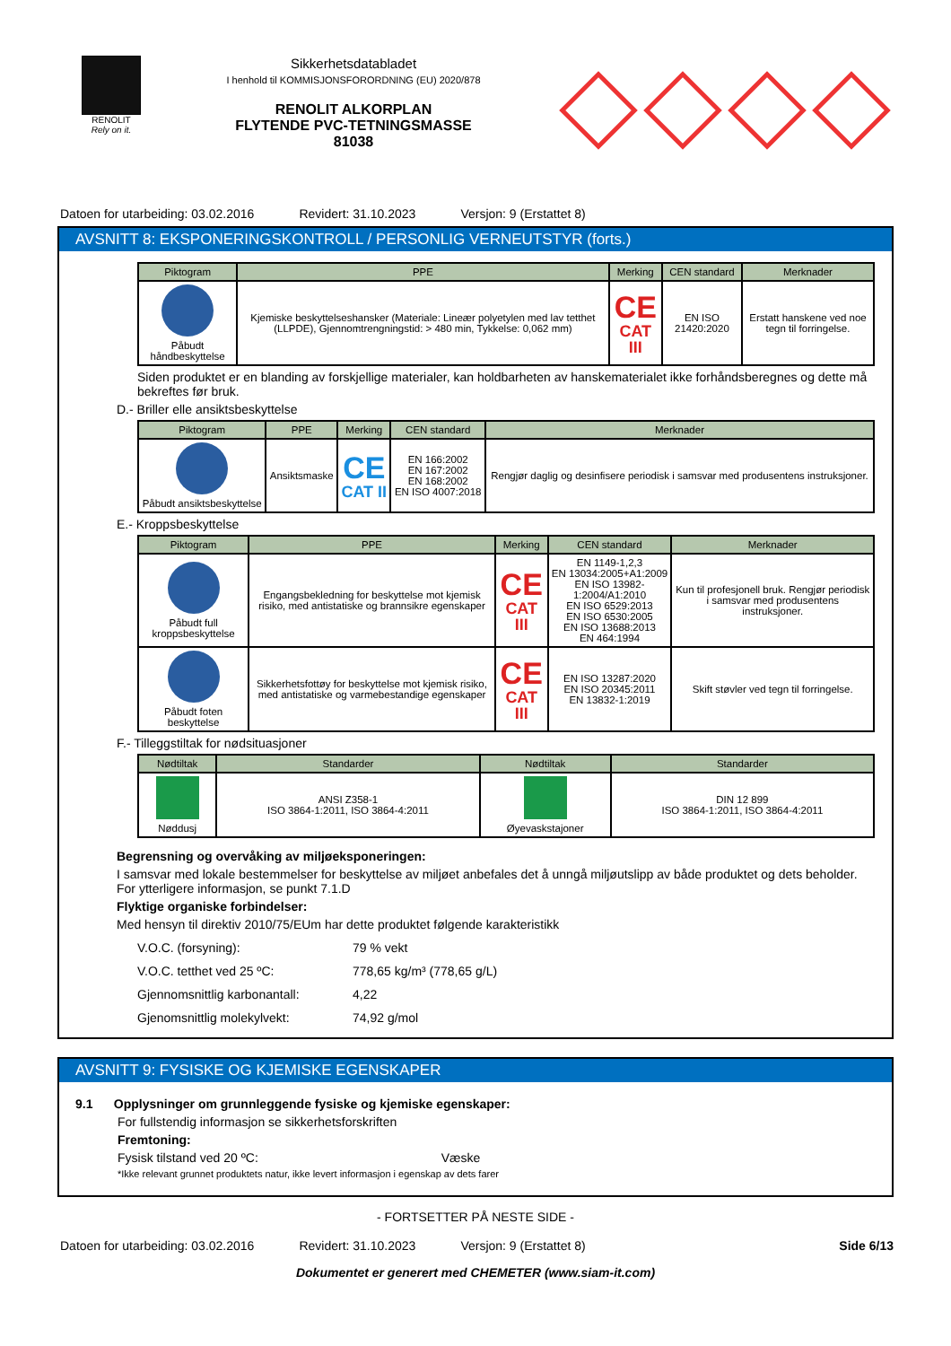RENOLIT
Rely on it.
Sikkerhetsdatabladet
I henhold til KOMMISJONSFORORDNING (EU) 2020/878
RENOLIT ALKORPLAN
FLYTENDE PVC-TETNINGSMASSE
81038
Datoen for utarbeiding: 03.02.2016 Revidert: 31.10.2023 Versjon: 9 (Erstattet 8)
AVSNITT 8: EKSPONERINGSKONTROLL / PERSONLIG VERNEUTSTYR (forts.)
| Piktogram | PPE | Merking | CEN standard | Merknader |
| --- | --- | --- | --- | --- |
| Påbudt håndbeskyttelse | Kjemiske beskyttelseshansker (Materiale: Lineær polyetylen med lav tetthet (LLPDE), Gjennomtrengningstid: > 480 min, Tykkelse: 0,062 mm) | CE CAT III | EN ISO 21420:2020 | Erstatt hanskene ved noe tegn til forringelse. |
Siden produktet er en blanding av forskjellige materialer, kan holdbarheten av hanskematerialet ikke forhåndsberegnes og dette må bekreftes før bruk.
D.- Briller elle ansiktsbeskyttelse
| Piktogram | PPE | Merking | CEN standard | Merknader |
| --- | --- | --- | --- | --- |
| Påbudt ansiktsbeskyttelse | Ansiktsmaske | CE CAT II | EN 166:2002 EN 167:2002 EN 168:2002 EN ISO 4007:2018 | Rengjør daglig og desinfisere periodisk i samsvar med produsentens instruksjoner. |
E.- Kroppsbeskyttelse
| Piktogram | PPE | Merking | CEN standard | Merknader |
| --- | --- | --- | --- | --- |
| Påbudt full kroppsbeskyttelse | Engangsbekledning for beskyttelse mot kjemisk risiko, med antistatiske og brannsikre egenskaper | CE CAT III | EN 1149-1,2,3 EN 13034:2005+A1:2009 EN ISO 13982-1:2004/A1:2010 EN ISO 6529:2013 EN ISO 6530:2005 EN ISO 13688:2013 EN 464:1994 | Kun til profesjonell bruk. Rengjør periodisk i samsvar med produsentens instruksjoner. |
| Påbudt foten beskyttelse | Sikkerhetsfottøy for beskyttelse mot kjemisk risiko, med antistatiske og varmebestandige egenskaper | CE CAT III | EN ISO 13287:2020 EN ISO 20345:2011 EN 13832-1:2019 | Skift støvler ved tegn til forringelse. |
F.- Tilleggstiltak for nødsituasjoner
| Nødtiltak | Standarder | Nødtiltak | Standarder |
| --- | --- | --- | --- |
| Nøddusj | ANSI Z358-1 ISO 3864-1:2011, ISO 3864-4:2011 | Øyevaskstajoner | DIN 12 899 ISO 3864-1:2011, ISO 3864-4:2011 |
Begrensning og overvåking av miljøeksponeringen:
I samsvar med lokale bestemmelser for beskyttelse av miljøet anbefales det å unngå miljøutslipp av både produktet og dets beholder. For ytterligere informasjon, se punkt 7.1.D
Flyktige organiske forbindelser:
Med hensyn til direktiv 2010/75/EUm har dette produktet følgende karakteristikk
V.O.C. (forsyning): 79 % vekt
V.O.C. tetthet ved 25 ºC: 778,65 kg/m³ (778,65 g/L)
Gjennomsnittlig karbonantall: 4,22
Gjenomsnittlig molekylvekt: 74,92 g/mol
AVSNITT 9: FYSISKE OG KJEMISKE EGENSKAPER
9.1 Opplysninger om grunnleggende fysiske og kjemiske egenskaper:
For fullstendig informasjon se sikkerhetsforskriften
Fremtoning:
Fysisk tilstand ved 20 ºC: Væske
*Ikke relevant grunnet produktets natur, ikke levert informasjon i egenskap av dets farer
- FORTSETTER PÅ NESTE SIDE -
Datoen for utarbeiding: 03.02.2016 Revidert: 31.10.2023 Versjon: 9 (Erstattet 8) Side 6/13
Dokumentet er generert med CHEMETER (www.siam-it.com)